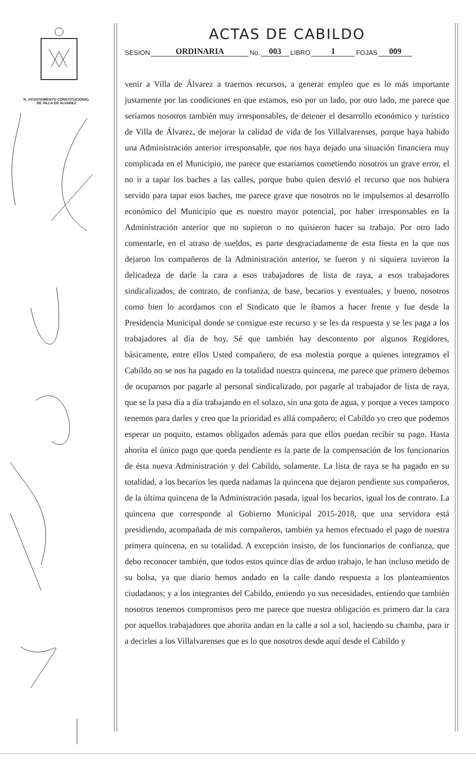H. AYUNTAMIENTO CONSTITUCIONAL
DE VILLA DE ALVAREZ
ACTAS DE CABILDO
SESION ORDINARIA No. 003 LIBRO I FOJAS 009
venir a Villa de Álvarez a traernos recursos, a generar empleo que es lo más importante justamente por las condiciones en que estamos, eso por un lado, por otro lado, me parece que seríamos nosotros también muy irresponsables, de detener el desarrollo económico y turístico de Villa de Álvarez, de mejorar la calidad de vida de los Villalvarenses, porque haya habido una Administración anterior irresponsable, que nos haya dejado una situación financiera muy complicada en el Municipio, me parece que estaríamos cometiendo nosotros un grave error, el no ir a tapar los baches a las calles, porque hubo quien desvió el recurso que nos hubiera servido para tapar esos baches, me parece grave que nosotros no le impulsemos al desarrollo económico del Municipio que es nuestro mayor potencial, por haber irresponsables en la Administración anterior que no supieron o no quisieron hacer su trabajo. Por otro lado comentarle, en el atraso de sueldos, es parte desgraciadamente de esta fiesta en la que nos dejaron los compañeros de la Administración anterior, se fueron y ni siquiera tuvieron la delicadeza de darle la cara a esos trabajadores de lista de raya, a esos trabajadores sindicalizados, de contrato, de confianza, de base, becarios y eventuales, y bueno, nosotros como bien lo acordamos con el Sindicato que le íbamos a hacer frente y fue desde la Presidencia Municipal donde se consigue este recurso y se les da respuesta y se les paga a los trabajadores al día de hoy. Sé que también hay descontento por algunos Regidores, básicamente, entre ellos Usted compañero, de esa molestia porque a quienes integramos el Cabildo no se nos ha pagado en la totalidad nuestra quincena, me parece que primero debemos de ocuparnos por pagarle al personal sindicalizado, por pagarle al trabajador de lista de raya, que se la pasa día a día trabajando en el solazo, sin una gota de agua, y porque a veces tampoco tenemos para darles y creo que la prioridad es allá compañero; el Cabildo yo creo que podemos esperar un poquito, estamos obligados además para que ellos puedan recibir su pago. Hasta ahorita el único pago que queda pendiente es la parte de la compensación de los funcionarios de ésta nueva Administración y del Cabildo, solamente. La lista de raya se ha pagado en su totalidad, a los becarios les queda nadamas la quincena que dejaron pendiente sus compañeros, de la última quincena de la Administración pasada, igual los becarios, igual los de contrato. La quincena que corresponde al Gobierno Municipal 2015-2018, que una servidora está presidiendo, acompañada de mis compañeros, también ya hemos efectuado el pago de nuestra primera quincena, en su totalidad. A excepción insisto, de los funcionarios de confianza, que debo reconocer también, que todos estos quince días de arduo trabajo, le han incluso metido de su bolsa, ya que diario hemos andado en la calle dando respuesta a los planteamientos ciudadanos; y a los integrantes del Cabildo, entiendo yo sus necesidades, entiendo que también nosotros tenemos compromisos pero me parece que nuestra obligación es primero dar la cara por aquellos trabajadores que ahorita andan en la calle a sol a sol, haciendo su chamba, para ir a decirles a los Villalvarenses que es lo que nosotros desde aquí desde el Cabildo y